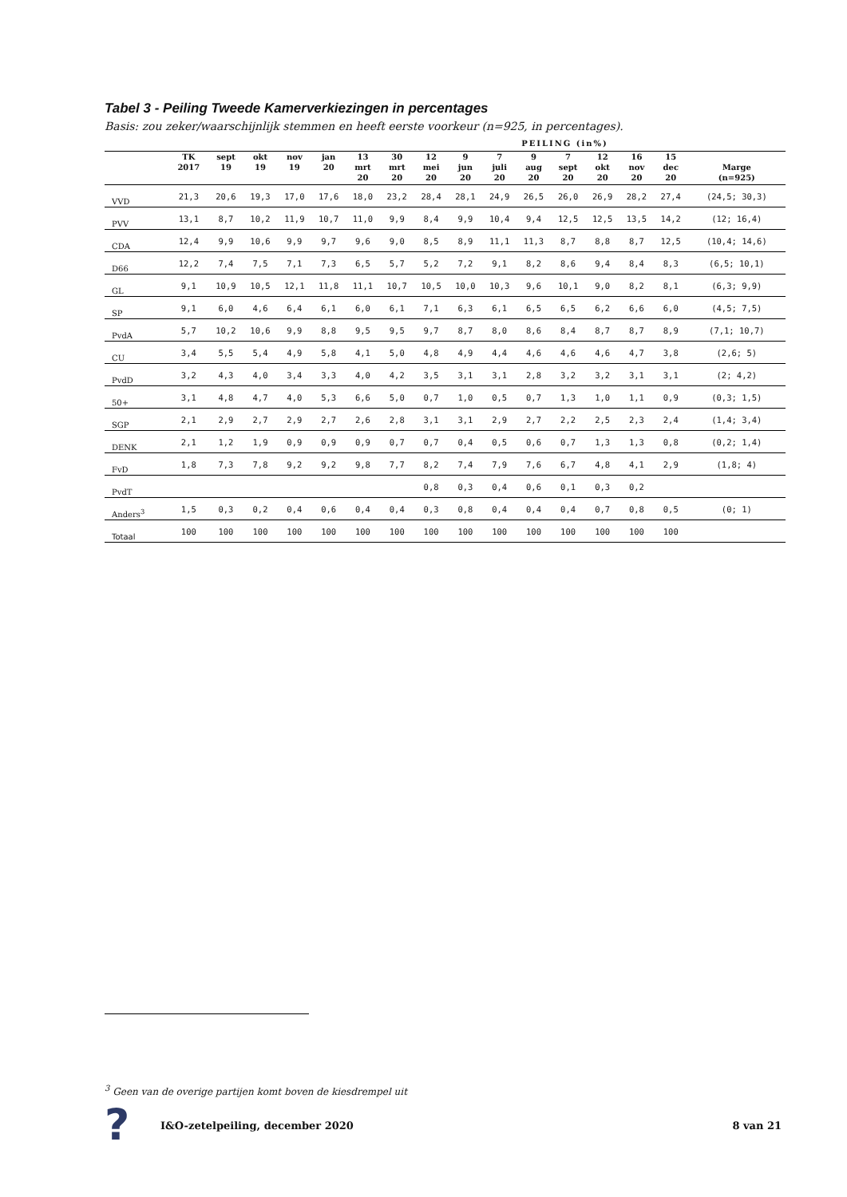Tabel 3 - Peiling Tweede Kamerverkiezingen in percentages
Basis: zou zeker/waarschijnlijk stemmen en heeft eerste voorkeur (n=925, in percentages).
PEILING (in%)
| | TK 2017 | sept 19 | okt 19 | nov 19 | jan 20 | 13 mrt 20 | 30 mrt 20 | 12 mei 20 | 9 jun 20 | 7 juli 20 | 9 aug 20 | 7 sept 20 | 12 okt 20 | 16 nov 20 | 15 dec 20 | Marge (n=925) |
| --- | --- | --- | --- | --- | --- | --- | --- | --- | --- | --- | --- | --- | --- | --- | --- | --- |
| VVD | 21,3 | 20,6 | 19,3 | 17,0 | 17,6 | 18,0 | 23,2 | 28,4 | 28,1 | 24,9 | 26,5 | 26,0 | 26,9 | 28,2 | 27,4 | (24,5; 30,3) |
| PVV | 13,1 | 8,7 | 10,2 | 11,9 | 10,7 | 11,0 | 9,9 | 8,4 | 9,9 | 10,4 | 9,4 | 12,5 | 12,5 | 13,5 | 14,2 | (12; 16,4) |
| CDA | 12,4 | 9,9 | 10,6 | 9,9 | 9,7 | 9,6 | 9,0 | 8,5 | 8,9 | 11,1 | 11,3 | 8,7 | 8,8 | 8,7 | 12,5 | (10,4; 14,6) |
| D66 | 12,2 | 7,4 | 7,5 | 7,1 | 7,3 | 6,5 | 5,7 | 5,2 | 7,2 | 9,1 | 8,2 | 8,6 | 9,4 | 8,4 | 8,3 | (6,5; 10,1) |
| GL | 9,1 | 10,9 | 10,5 | 12,1 | 11,8 | 11,1 | 10,7 | 10,5 | 10,0 | 10,3 | 9,6 | 10,1 | 9,0 | 8,2 | 8,1 | (6,3; 9,9) |
| SP | 9,1 | 6,0 | 4,6 | 6,4 | 6,1 | 6,0 | 6,1 | 7,1 | 6,3 | 6,1 | 6,5 | 6,5 | 6,2 | 6,6 | 6,0 | (4,5; 7,5) |
| PvdA | 5,7 | 10,2 | 10,6 | 9,9 | 8,8 | 9,5 | 9,5 | 9,7 | 8,7 | 8,0 | 8,6 | 8,4 | 8,7 | 8,7 | 8,9 | (7,1; 10,7) |
| CU | 3,4 | 5,5 | 5,4 | 4,9 | 5,8 | 4,1 | 5,0 | 4,8 | 4,9 | 4,4 | 4,6 | 4,6 | 4,6 | 4,7 | 3,8 | (2,6; 5) |
| PvdD | 3,2 | 4,3 | 4,0 | 3,4 | 3,3 | 4,0 | 4,2 | 3,5 | 3,1 | 3,1 | 2,8 | 3,2 | 3,2 | 3,1 | 3,1 | (2; 4,2) |
| 50+ | 3,1 | 4,8 | 4,7 | 4,0 | 5,3 | 6,6 | 5,0 | 0,7 | 1,0 | 0,5 | 0,7 | 1,3 | 1,0 | 1,1 | 0,9 | (0,3; 1,5) |
| SGP | 2,1 | 2,9 | 2,7 | 2,9 | 2,7 | 2,6 | 2,8 | 3,1 | 3,1 | 2,9 | 2,7 | 2,2 | 2,5 | 2,3 | 2,4 | (1,4; 3,4) |
| DENK | 2,1 | 1,2 | 1,9 | 0,9 | 0,9 | 0,9 | 0,7 | 0,7 | 0,4 | 0,5 | 0,6 | 0,7 | 1,3 | 1,3 | 0,8 | (0,2; 1,4) |
| FvD | 1,8 | 7,3 | 7,8 | 9,2 | 9,2 | 9,8 | 7,7 | 8,2 | 7,4 | 7,9 | 7,6 | 6,7 | 4,8 | 4,1 | 2,9 | (1,8; 4) |
| PvdT | | | | | | | | 0,8 | 0,3 | 0,4 | 0,6 | 0,1 | 0,3 | 0,2 | | |
| Anders<sup>3</sup> | 1,5 | 0,3 | 0,2 | 0,4 | 0,6 | 0,4 | 0,4 | 0,3 | 0,8 | 0,4 | 0,4 | 0,4 | 0,7 | 0,8 | 0,5 | (0; 1) |
| Totaal | 100 | 100 | 100 | 100 | 100 | 100 | 100 | 100 | 100 | 100 | 100 | 100 | 100 | 100 | 100 | |
<sup>3</sup> Geen van de overige partijen komt boven de kiesdrempel uit
?
I&O-zetelpeiling, december 2020
8 van 21